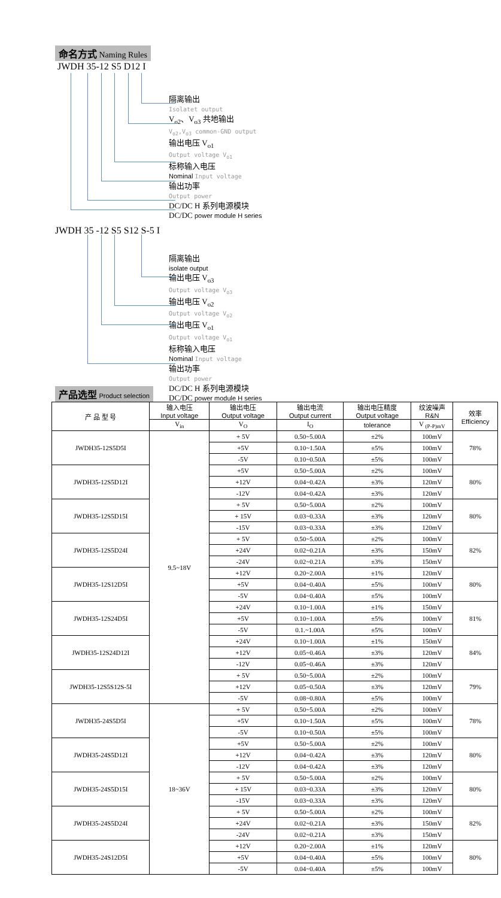命名方式 Naming Rules
JWDH 35-12 S5 D12 I
隔离输出
Isolatet output
V<sub>o2</sub>、V<sub>o3</sub> 共地输出
V<sub>o2</sub>,V<sub>o3</sub> common-GND output
输出电压 V<sub>o1</sub>
Output voltage V<sub>o1</sub>
标称输入电压
Nominal Input voltage
输出功率
Output power
DC/DC H 系列电源模块
DC/DC power module H series
JWDH 35 -12 S5 S12 S-5 I
隔离输出
isolate output
输出电压 V<sub>o3</sub>
Output voltage V<sub>o3</sub>
输出电压 V<sub>o2</sub>
Output voltage V<sub>o2</sub>
输出电压 V<sub>o1</sub>
Output voltage V<sub>o1</sub>
标称输入电压
Nominal Input voltage
输出功率
Output power
DC/DC H 系列电源模块
DC/DC power module H series
产品选型 Product selection
| 产 品 型 号 | 输入电压 Input voltage | 输出电压 Output voltage | 输出电流 Output current | 输出电压精度 Output voltage | 纹波噪声 R&N | 效率 Efficiency |
| --- | --- | --- | --- | --- | --- | --- |
| | V<sub>in</sub> | V<sub>O</sub> | I<sub>O</sub> | tolerance | V <sub>(P-P)mV</sub> | |
| JWDH35-12S5D5I | 9.5~18V | + 5V | 0.50~5.00A | ±2% | 100mV | 78% |
| | | +5V | 0.10~1.50A | ±5% | 100mV | |
| | | -5V | 0.10~0.50A | ±5% | 100mV | |
| JWDH35-12S5D12I | | +5V | 0.50~5.00A | ±2% | 100mV | 80% |
| | | +12V | 0.04~0.42A | ±3% | 120mV | |
| | | -12V | 0.04~0.42A | ±3% | 120mV | |
| JWDH35-12S5D15I | | + 5V | 0.50~5.00A | ±2% | 100mV | 80% |
| | | + 15V | 0.03~0.33A | ±3% | 120mV | |
| | | -15V | 0.03~0.33A | ±3% | 120mV | |
| JWDH35-12S5D24I | | + 5V | 0.50~5.00A | ±2% | 100mV | 82% |
| | | +24V | 0.02~0.21A | ±3% | 150mV | |
| | | -24V | 0.02~0.21A | ±3% | 150mV | |
| JWDH35-12S12D5I | | +12V | 0.20~2.00A | ±1% | 120mV | 80% |
| | | +5V | 0.04~0.40A | ±5% | 100mV | |
| | | -5V | 0.04~0.40A | ±5% | 100mV | |
| JWDH35-12S24D5I | | +24V | 0.10~1.00A | ±1% | 150mV | 81% |
| | | +5V | 0.10~1.00A | ±5% | 100mV | |
| | | -5V | 0.1.~1.00A | ±5% | 100mV | |
| JWDH35-12S24D12I | | +24V | 0.10~1.00A | ±1% | 150mV | 84% |
| | | +12V | 0.05~0.46A | ±3% | 120mV | |
| | | -12V | 0.05~0.46A | ±3% | 120mV | |
| JWDH35-12S5S12S-5I | | + 5V | 0.50~5.00A | ±2% | 100mV | 79% |
| | | +12V | 0.05~0.50A | ±3% | 120mV | |
| | | -5V | 0.08~0.80A | ±5% | 100mV | |
| JWDH35-24S5D5I | 18~36V | + 5V | 0.50~5.00A | ±2% | 100mV | 78% |
| | | +5V | 0.10~1.50A | ±5% | 100mV | |
| | | -5V | 0.10~0.50A | ±5% | 100mV | |
| JWDH35-24S5D12I | | +5V | 0.50~5.00A | ±2% | 100mV | 80% |
| | | +12V | 0.04~0.42A | ±3% | 120mV | |
| | | -12V | 0.04~0.42A | ±3% | 120mV | |
| JWDH35-24S5D15I | | + 5V | 0.50~5.00A | ±2% | 100mV | 80% |
| | | + 15V | 0.03~0.33A | ±3% | 120mV | |
| | | -15V | 0.03~0.33A | ±3% | 120mV | |
| JWDH35-24S5D24I | | + 5V | 0.50~5.00A | ±2% | 100mV | 82% |
| | | +24V | 0.02~0.21A | ±3% | 150mV | |
| | | -24V | 0.02~0.21A | ±3% | 150mV | |
| JWDH35-24S12D5I | | +12V | 0.20~2.00A | ±1% | 120mV | 80% |
| | | +5V | 0.04~0.40A | ±5% | 100mV | |
| | | -5V | 0.04~0.40A | ±5% | 100mV | |